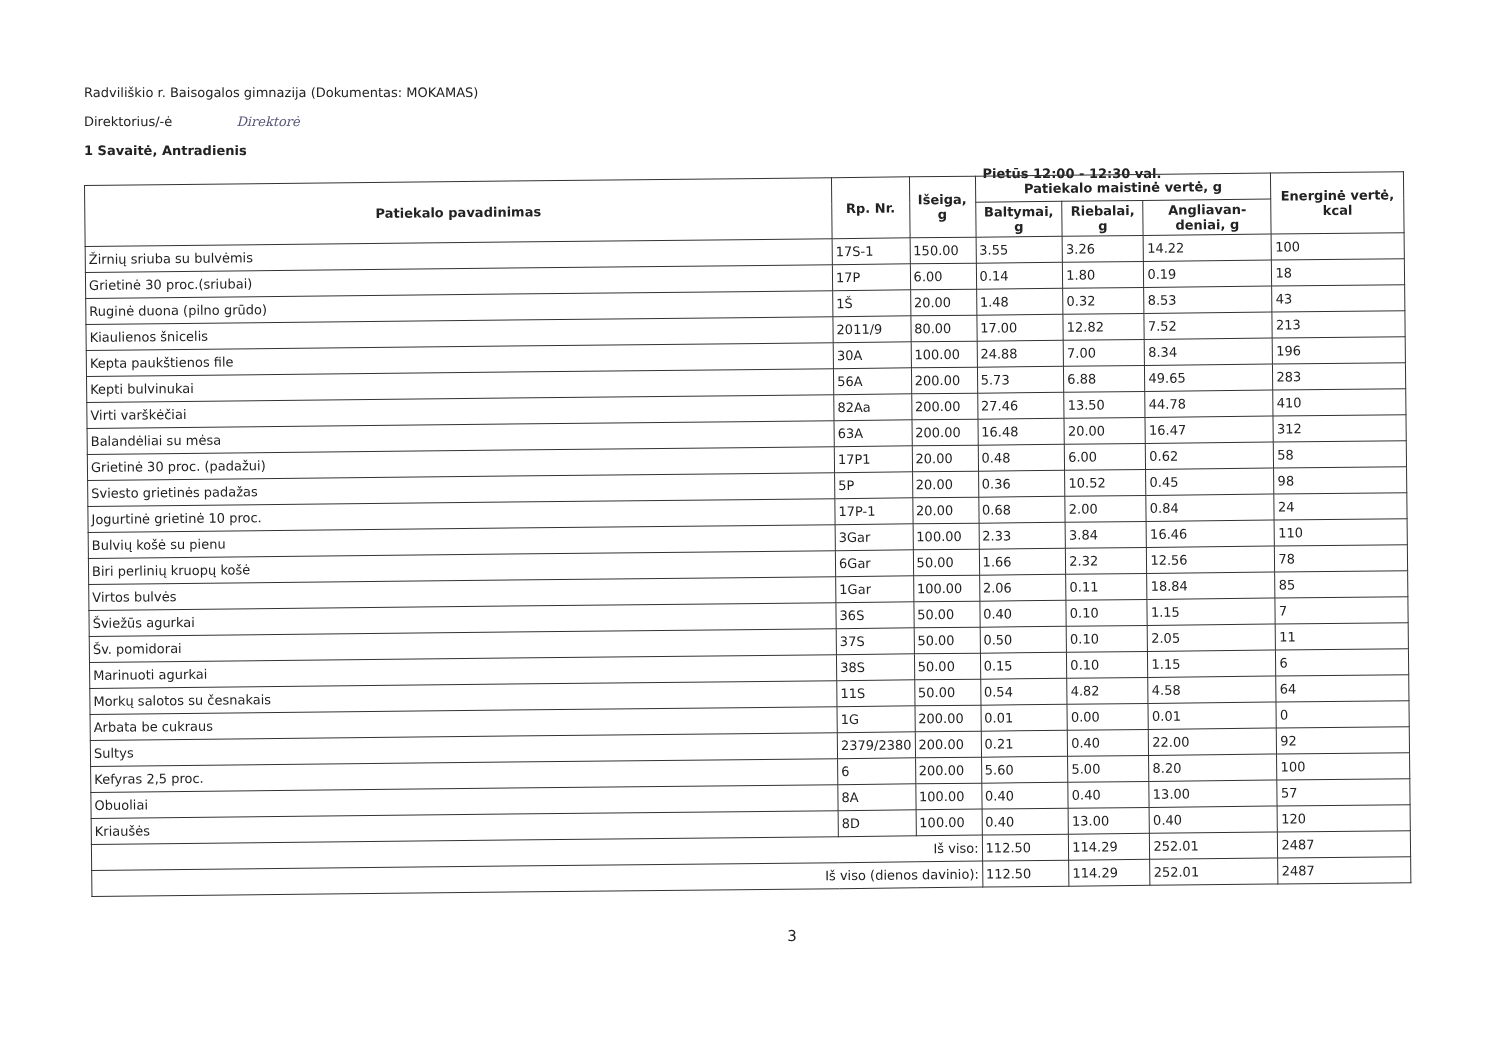Radviliškio r. Baisogalos gimnazija (Dokumentas: MOKAMAS)
Direktorius/-ė Direktorė
1 Savaitė, Antradienis
Pietūs 12:00 - 12:30 val.
| Patiekalo pavadinimas | Rp. Nr. | Išeiga, g | Patiekalo maistinė vertė, g | | | Energinė vertė, kcal |
| --- | --- | --- | --- | --- | --- | --- |
| | | | Baltymai, g | Riebalai, g | Angliavan­deniai, g | |
| Žirnių sriuba su bulvėmis | 17S-1 | 150.00 | 3.55 | 3.26 | 14.22 | 100 |
| Grietinė 30 proc.(sriubai) | 17P | 6.00 | 0.14 | 1.80 | 0.19 | 18 |
| Ruginė duona (pilno grūdo) | 1Š | 20.00 | 1.48 | 0.32 | 8.53 | 43 |
| Kiaulienos šnicelis | 2011/9 | 80.00 | 17.00 | 12.82 | 7.52 | 213 |
| Kepta paukštienos file | 30A | 100.00 | 24.88 | 7.00 | 8.34 | 196 |
| Kepti bulvinukai | 56A | 200.00 | 5.73 | 6.88 | 49.65 | 283 |
| Virti varškėčiai | 82Aa | 200.00 | 27.46 | 13.50 | 44.78 | 410 |
| Balandėliai su mėsa | 63A | 200.00 | 16.48 | 20.00 | 16.47 | 312 |
| Grietinė 30 proc. (padažui) | 17P1 | 20.00 | 0.48 | 6.00 | 0.62 | 58 |
| Sviesto grietinės padažas | 5P | 20.00 | 0.36 | 10.52 | 0.45 | 98 |
| Jogurtinė grietinė 10 proc. | 17P-1 | 20.00 | 0.68 | 2.00 | 0.84 | 24 |
| Bulvių košė su pienu | 3Gar | 100.00 | 2.33 | 3.84 | 16.46 | 110 |
| Biri perlinių kruopų košė | 6Gar | 50.00 | 1.66 | 2.32 | 12.56 | 78 |
| Virtos bulvės | 1Gar | 100.00 | 2.06 | 0.11 | 18.84 | 85 |
| Šviežūs agurkai | 36S | 50.00 | 0.40 | 0.10 | 1.15 | 7 |
| Šv. pomidorai | 37S | 50.00 | 0.50 | 0.10 | 2.05 | 11 |
| Marinuoti agurkai | 38S | 50.00 | 0.15 | 0.10 | 1.15 | 6 |
| Morkų salotos su česnakais | 11S | 50.00 | 0.54 | 4.82 | 4.58 | 64 |
| Arbata be cukraus | 1G | 200.00 | 0.01 | 0.00 | 0.01 | 0 |
| Sultys | 2379/2380 | 200.00 | 0.21 | 0.40 | 22.00 | 92 |
| Kefyras 2,5 proc. | 6 | 200.00 | 5.60 | 5.00 | 8.20 | 100 |
| Obuoliai | 8A | 100.00 | 0.40 | 0.40 | 13.00 | 57 |
| Kriaušės | 8D | 100.00 | 0.40 | 13.00 | 0.40 | 120 |
| Iš viso: | | | 112.50 | 114.29 | 252.01 | 2487 |
| Iš viso (dienos davinio): | | | 112.50 | 114.29 | 252.01 | 2487 |
3